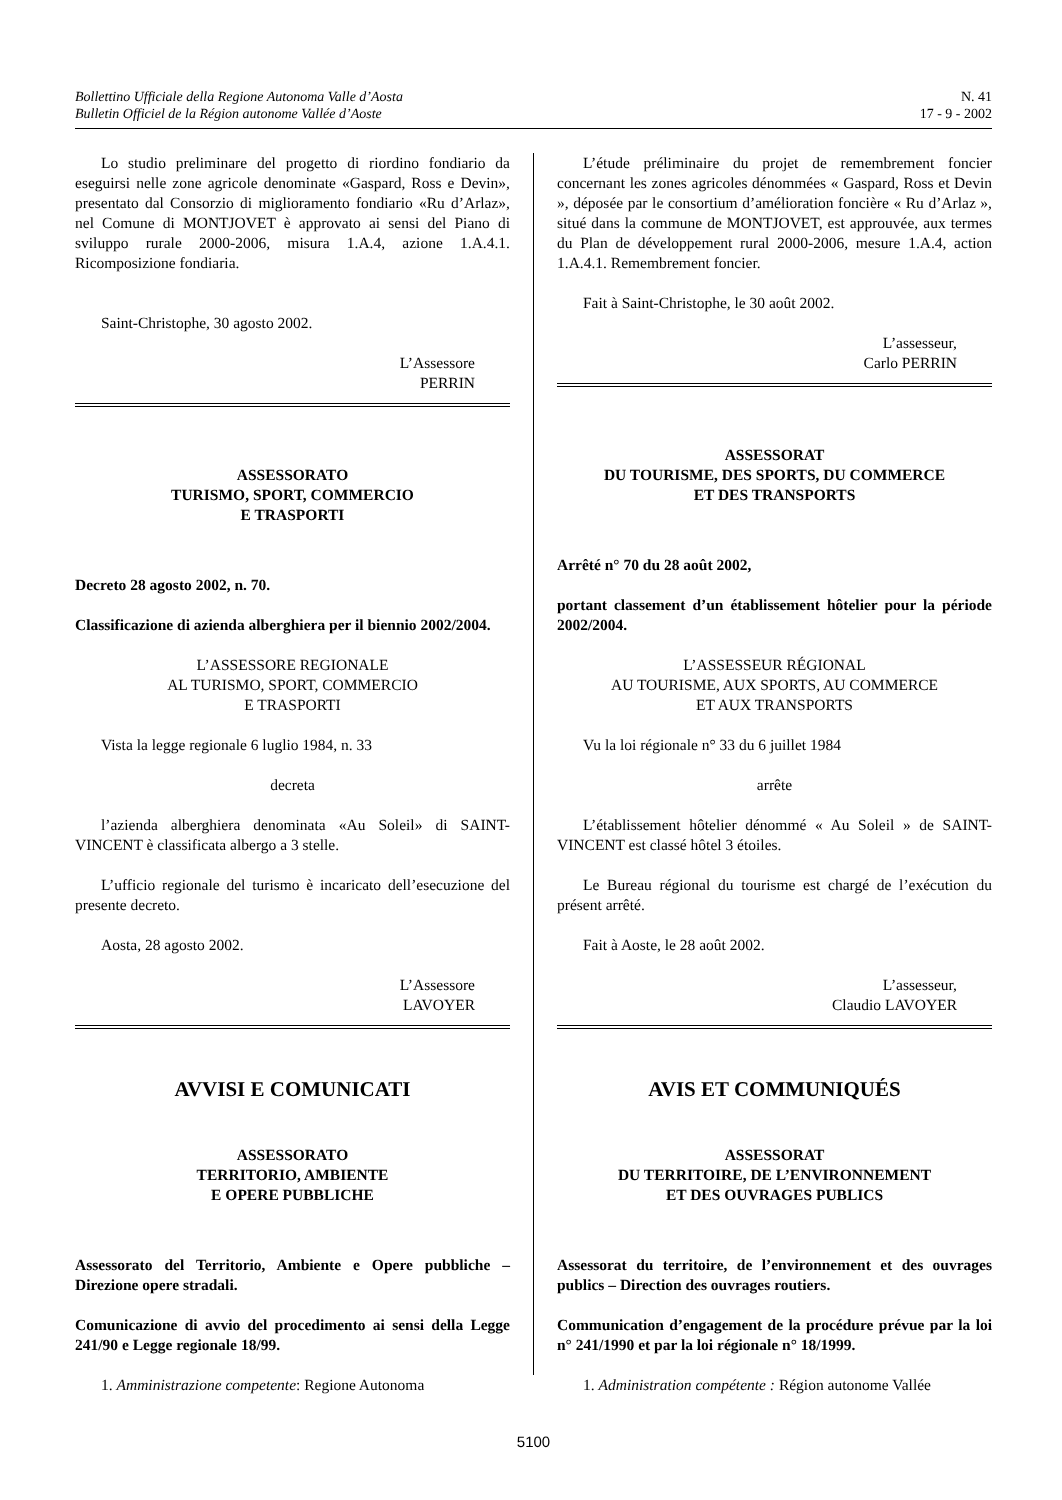Bollettino Ufficiale della Regione Autonoma Valle d’Aosta
Bulletin Officiel de la Région autonome Vallée d’Aoste
N. 41
17 - 9 - 2002
Lo studio preliminare del progetto di riordino fondiario da eseguirsi nelle zone agricole denominate «Gaspard, Ross e Devin», presentato dal Consorzio di miglioramento fondiario «Ru d’Arlaz», nel Comune di MONTJOVET è approvato ai sensi del Piano di sviluppo rurale 2000-2006, misura 1.A.4, azione 1.A.4.1. Ricomposizione fondiaria.
Saint-Christophe, 30 agosto 2002.
L’Assessore
PERRIN
ASSESSORATO
TURISMO, SPORT, COMMERCIO
E TRASPORTI
Decreto 28 agosto 2002, n. 70.
Classificazione di azienda alberghiera per il biennio 2002/2004.
L’ASSESSORE REGIONALE
AL TURISMO, SPORT, COMMERCIO
E TRASPORTI
Vista la legge regionale 6 luglio 1984, n. 33
decreta
l’azienda alberghiera denominata «Au Soleil» di SAINT-VINCENT è classificata albergo a 3 stelle.
L’ufficio regionale del turismo è incaricato dell’esecuzione del presente decreto.
Aosta, 28 agosto 2002.
L’Assessore
LAVOYER
AVVISI E COMUNICATI
ASSESSORATO
TERRITORIO, AMBIENTE
E OPERE PUBBLICHE
Assessorato del Territorio, Ambiente e Opere pubbliche – Direzione opere stradali.
Comunicazione di avvio del procedimento ai sensi della Legge 241/90 e Legge regionale 18/99.
1. Amministrazione competente: Regione Autonoma
L’étude préliminaire du projet de remembrement foncier concernant les zones agricoles dénommées « Gaspard, Ross et Devin », déposée par le consortium d’amélioration foncière « Ru d’Arlaz », situé dans la commune de MONTJOVET, est approuvée, aux termes du Plan de développement rural 2000-2006, mesure 1.A.4, action 1.A.4.1. Remembrement foncier.
Fait à Saint-Christophe, le 30 août 2002.
L’assesseur,
Carlo PERRIN
ASSESSORAT
DU TOURISME, DES SPORTS, DU COMMERCE
ET DES TRANSPORTS
Arrêté n° 70 du 28 août 2002,
portant classement d’un établissement hôtelier pour la période 2002/2004.
L’ASSESSEUR RÉGIONAL
AU TOURISME, AUX SPORTS, AU COMMERCE
ET AUX TRANSPORTS
Vu la loi régionale n° 33 du 6 juillet 1984
arrête
L’établissement hôtelier dénommé « Au Soleil » de SAINT-VINCENT est classé hôtel 3 étoiles.
Le Bureau régional du tourisme est chargé de l’exécution du présent arrêté.
Fait à Aoste, le 28 août 2002.
L’assesseur,
Claudio LAVOYER
AVIS ET COMMUNIQUÉS
ASSESSORAT
DU TERRITOIRE, DE L’ENVIRONNEMENT
ET DES OUVRAGES PUBLICS
Assessorat du territoire, de l’environnement et des ouvrages publics – Direction des ouvrages routiers.
Communication d’engagement de la procédure prévue par la loi n° 241/1990 et par la loi régionale n° 18/1999.
1. Administration compétente : Région autonome Vallée
5100